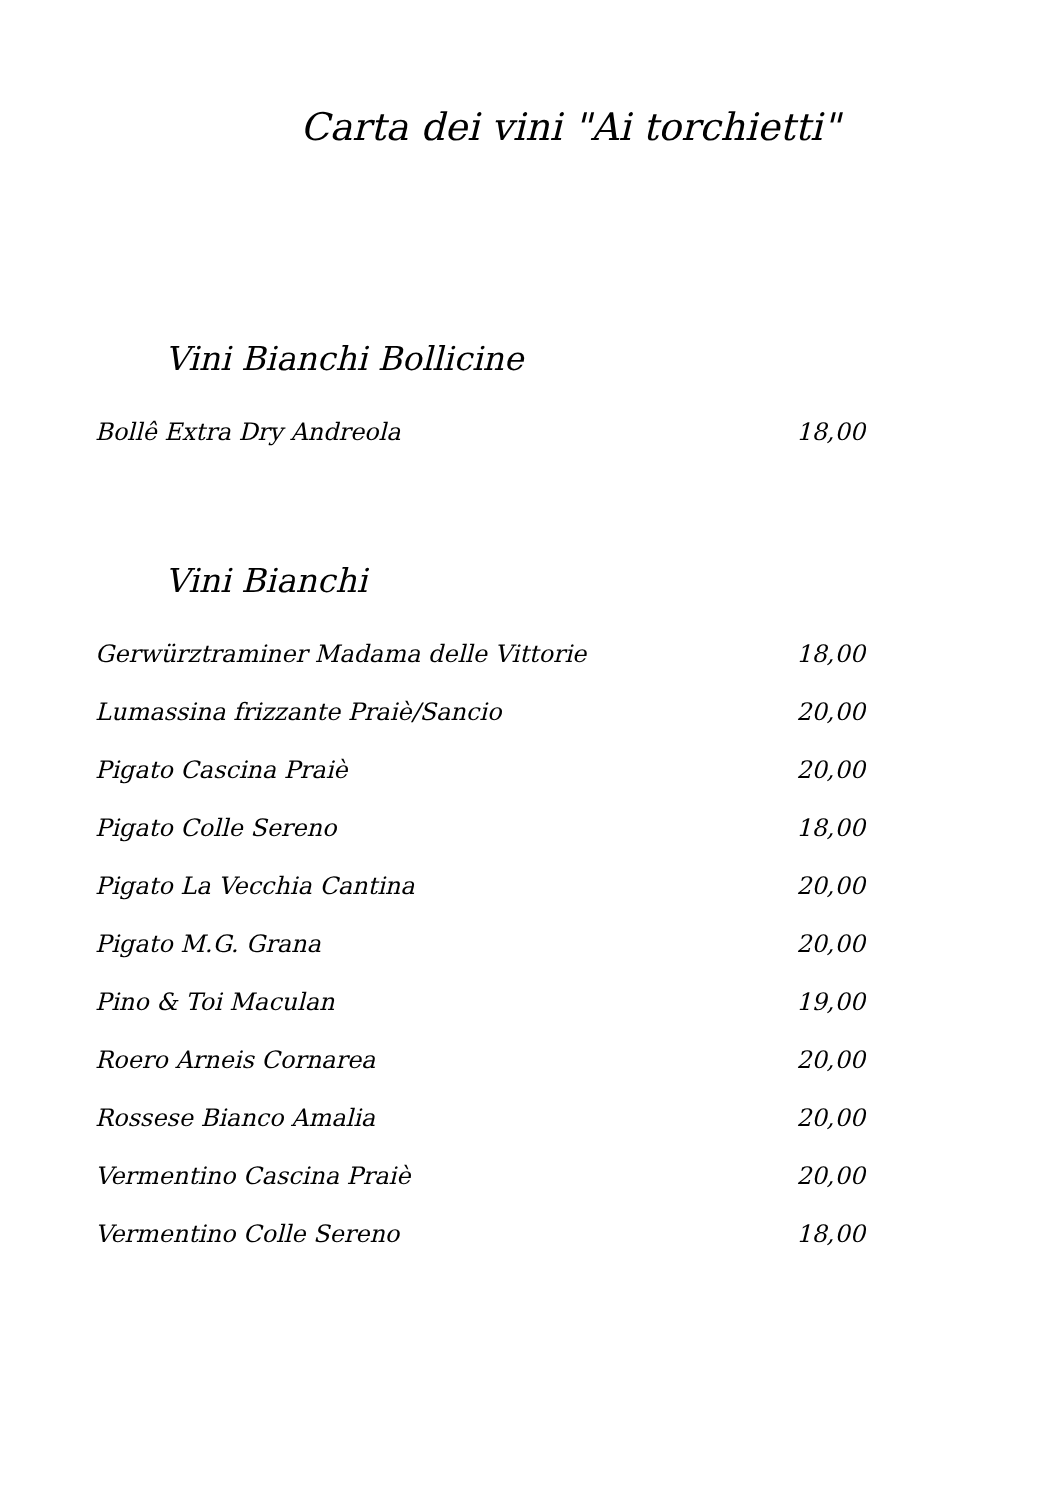Carta dei vini "Ai torchietti"
Vini Bianchi Bollicine
| Bollê Extra Dry Andreola | 18,00 |
Vini Bianchi
| Gerwürztraminer Madama delle Vittorie | 18,00 |
| Lumassina frizzante Praiè/Sancio | 20,00 |
| Pigato Cascina Praiè | 20,00 |
| Pigato Colle Sereno | 18,00 |
| Pigato La Vecchia Cantina | 20,00 |
| Pigato M.G. Grana | 20,00 |
| Pino & Toi Maculan | 19,00 |
| Roero Arneis Cornarea | 20,00 |
| Rossese Bianco Amalia | 20,00 |
| Vermentino Cascina Praiè | 20,00 |
| Vermentino Colle Sereno | 18,00 |